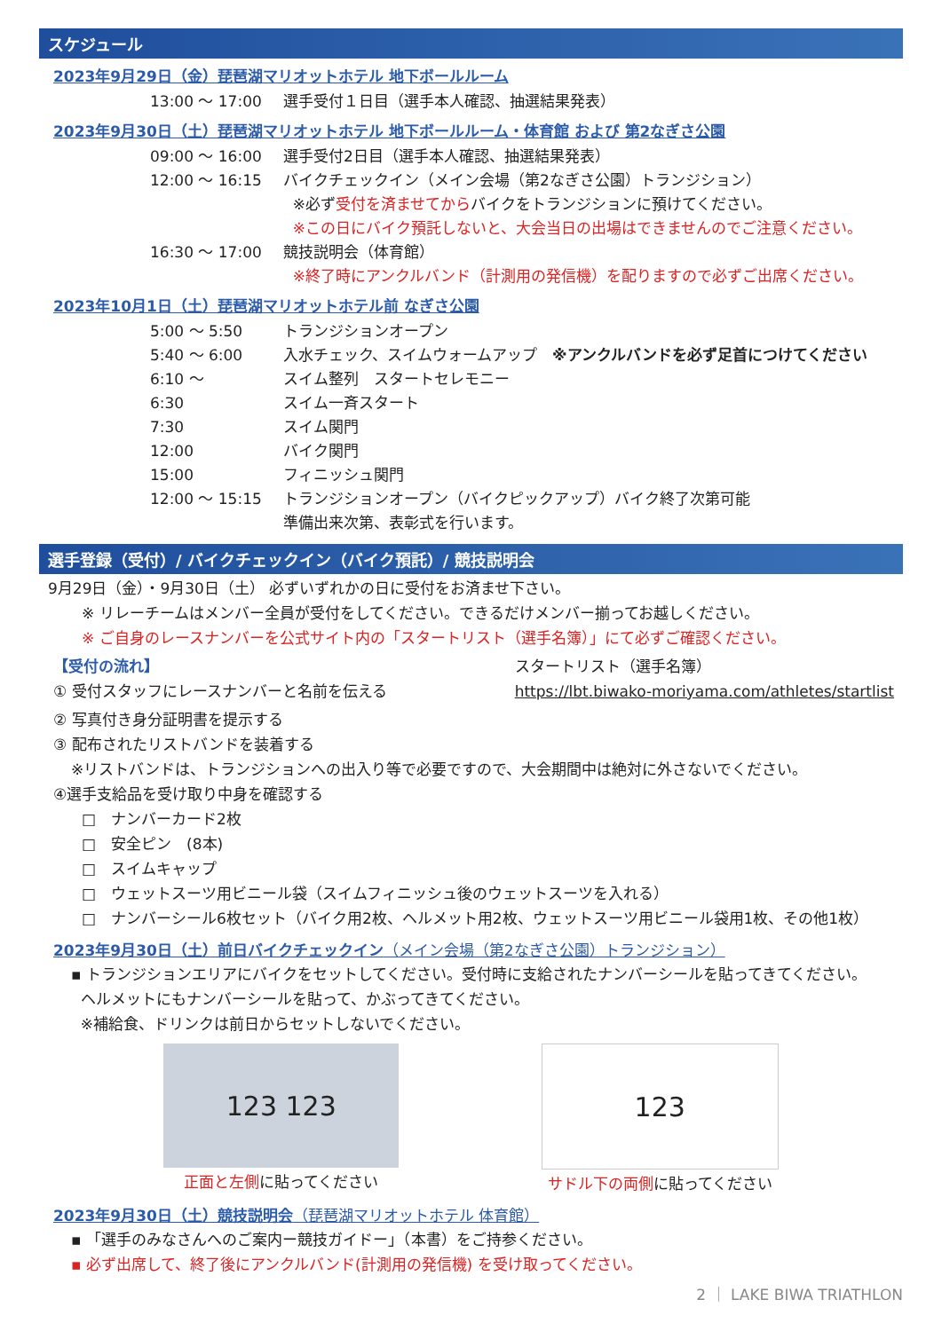スケジュール
2023年9月29日（金）琵琶湖マリオットホテル 地下ボールルーム
| 13:00 ～ 17:00 | 選手受付１日目（選手本人確認、抽選結果発表） |
2023年9月30日（土）琵琶湖マリオットホテル 地下ボールルーム・体育館 および 第2なぎさ公園
| 09:00 ～ 16:00 | 選手受付2日目（選手本人確認、抽選結果発表） |
| 12:00 ～ 16:15 | バイクチェックイン（メイン会場（第2なぎさ公園）トランジション） |
| | ※必ず 受付を済ませてから バイクをトランジションに預けてください。 |
| | ※この日にバイク預託しないと、大会当日の出場はできませんのでご注意ください。 |
| 16:30 ～ 17:00 | 競技説明会（体育館） |
| | ※終了時にアンクルバンド（計測用の発信機）を配りますので必ずご出席ください。 |
2023年10月1日（土）琵琶湖マリオットホテル前 なぎさ公園
| 5:00 ～ 5:50 | トランジションオープン |
| 5:40 ～ 6:00 | 入水チェック、スイムウォームアップ ※アンクルバンドを必ず足首につけてください |
| 6:10 ～ | スイム整列 スタートセレモニー |
| 6:30 | スイム一斉スタート |
| 7:30 | スイム関門 |
| 12:00 | バイク関門 |
| 15:00 | フィニッシュ関門 |
| 12:00 ～ 15:15 | トランジションオープン（バイクピックアップ）バイク終了次第可能 |
| | 準備出来次第、表彰式を行います。 |
選手登録（受付）/ バイクチェックイン（バイク預託）/ 競技説明会
9月29日（金）・9月30日（土） 必ずいずれかの日に受付をお済ませ下さい。
※ リレーチームはメンバー全員が受付をしてください。できるだけメンバー揃ってお越しください。
※ ご自身のレースナンバーを公式サイト内の「スタートリスト（選手名簿）」にて必ずご確認ください。
【受付の流れ】
① 受付スタッフにレースナンバーと名前を伝える
スタートリスト（選手名簿）
https://lbt.biwako-moriyama.com/athletes/startlist
② 写真付き身分証明書を提示する
③ 配布されたリストバンドを装着する
※リストバンドは、トランジションへの出入り等で必要ですので、大会期間中は絶対に外さないでください。
④選手支給品を受け取り中身を確認する
□　ナンバーカード2枚
□　安全ピン　(8本)
□　スイムキャップ
□　ウェットスーツ用ビニール袋（スイムフィニッシュ後のウェットスーツを入れる）
□　ナンバーシール6枚セット（バイク用2枚、ヘルメット用2枚、ウェットスーツ用ビニール袋用1枚、その他1枚）
2023年9月30日（土）前日バイクチェックイン（メイン会場（第2なぎさ公園）トランジション）
▪ トランジションエリアにバイクをセットしてください。受付時に支給されたナンバーシールを貼ってきてください。
ヘルメットにもナンバーシールを貼って、かぶってきてください。
※補給食、ドリンクは前日からセットしないでください。
123 123
正面と左側に貼ってください
123
サドル下の両側に貼ってください
2023年9月30日（土）競技説明会（琵琶湖マリオットホテル 体育館）
▪ 「選手のみなさんへのご案内ー競技ガイドー」（本書）をご持参ください。
▪ 必ず出席して、終了後にアンクルバンド(計測用の発信機) を受け取ってください。
2 ｜ LAKE BIWA TRIATHLON